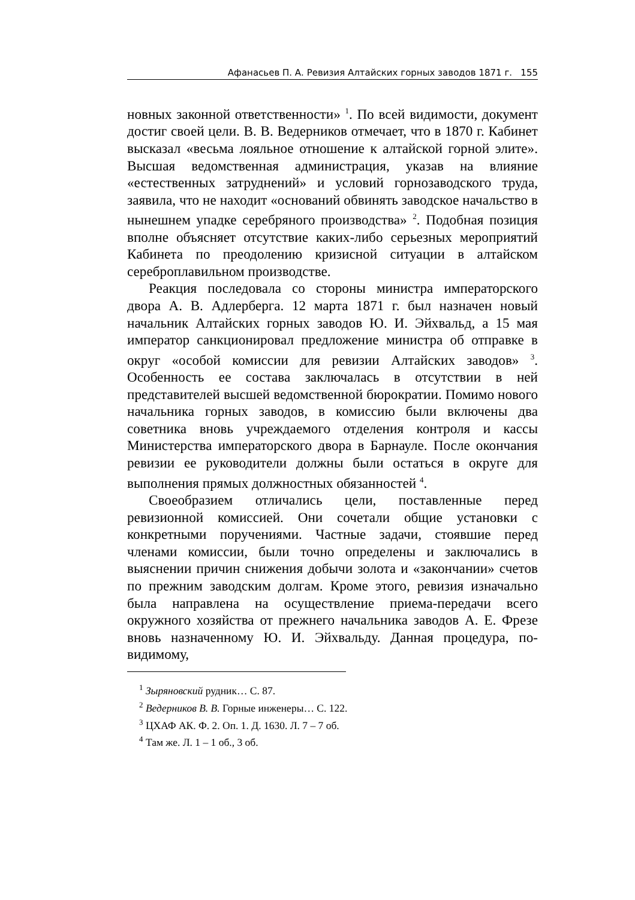Афанасьев П. А. Ревизия Алтайских горных заводов 1871 г. 155
новных законной ответственности» <sup>1</sup>. По всей видимости, документ достиг своей цели. В. В. Ведерников отмечает, что в 1870 г. Кабинет высказал «весьма лояльное отношение к алтайской горной элите». Высшая ведомственная администрация, указав на влияние «естественных затруднений» и условий горнозаводского труда, заявила, что не находит «оснований обвинять заводское начальство в нынешнем упадке серебряного производства» <sup>2</sup>. Подобная позиция вполне объясняет отсутствие каких-либо серьезных мероприятий Кабинета по преодолению кризисной ситуации в алтайском сереброплавильном производстве.
Реакция последовала со стороны министра императорского двора А. В. Адлерберга. 12 марта 1871 г. был назначен новый начальник Алтайских горных заводов Ю. И. Эйхвальд, а 15 мая император санкционировал предложение министра об отправке в округ «особой комиссии для ревизии Алтайских заводов» <sup>3</sup>. Особенность ее состава заключалась в отсутствии в ней представителей высшей ведомственной бюрократии. Помимо нового начальника горных заводов, в комиссию были включены два советника вновь учреждаемого отделения контроля и кассы Министерства императорского двора в Барнауле. После окончания ревизии ее руководители должны были остаться в округе для выполнения прямых должностных обязанностей <sup>4</sup>.
Своеобразием отличались цели, поставленные перед ревизионной комиссией. Они сочетали общие установки с конкретными поручениями. Частные задачи, стоявшие перед членами комиссии, были точно определены и заключались в выяснении причин снижения добычи золота и «закончании» счетов по прежним заводским долгам. Кроме этого, ревизия изначально была направлена на осуществление приема-передачи всего окружного хозяйства от прежнего начальника заводов А. Е. Фрезе вновь назначенному Ю. И. Эйхвальду. Данная процедура, по-видимому,
<sup>1</sup> Зыряновский рудник… С. 87.
<sup>2</sup> Ведерников В. В. Горные инженеры… С. 122.
<sup>3</sup> ЦХАФ АК. Ф. 2. Оп. 1. Д. 1630. Л. 7 – 7 об.
<sup>4</sup> Там же. Л. 1 – 1 об., 3 об.